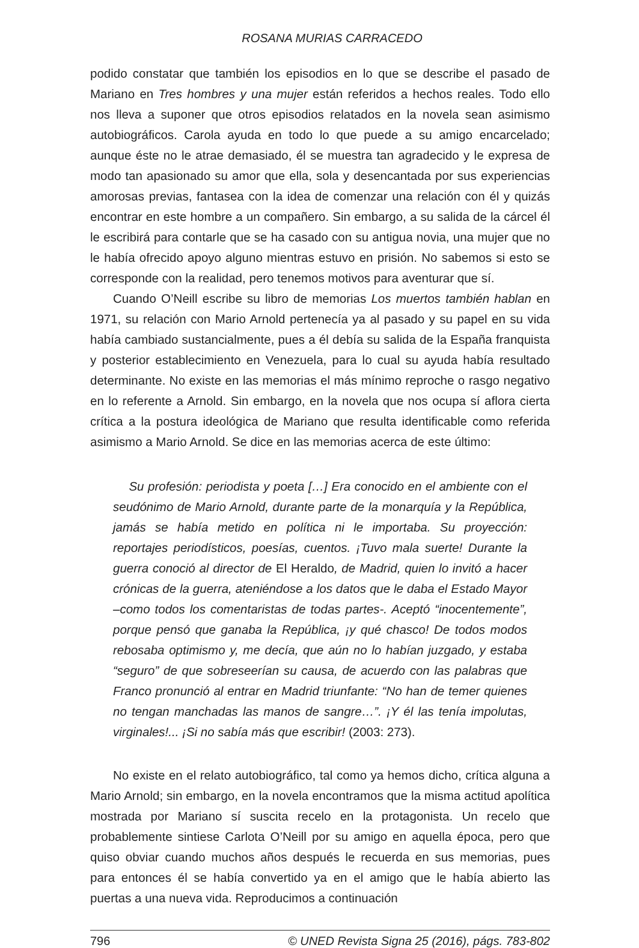ROSANA MURIAS CARRACEDO
podido constatar que también los episodios en lo que se describe el pasado de Mariano en Tres hombres y una mujer están referidos a hechos reales. Todo ello nos lleva a suponer que otros episodios relatados en la novela sean asimismo autobiográficos. Carola ayuda en todo lo que puede a su amigo encarcelado; aunque éste no le atrae demasiado, él se muestra tan agradecido y le expresa de modo tan apasionado su amor que ella, sola y desencantada por sus experiencias amorosas previas, fantasea con la idea de comenzar una relación con él y quizás encontrar en este hombre a un compañero. Sin embargo, a su salida de la cárcel él le escribirá para contarle que se ha casado con su antigua novia, una mujer que no le había ofrecido apoyo alguno mientras estuvo en prisión. No sabemos si esto se corresponde con la realidad, pero tenemos motivos para aventurar que sí.
Cuando O’Neill escribe su libro de memorias Los muertos también hablan en 1971, su relación con Mario Arnold pertenecía ya al pasado y su papel en su vida había cambiado sustancialmente, pues a él debía su salida de la España franquista y posterior establecimiento en Venezuela, para lo cual su ayuda había resultado determinante. No existe en las memorias el más mínimo reproche o rasgo negativo en lo referente a Arnold. Sin embargo, en la novela que nos ocupa sí aflora cierta crítica a la postura ideológica de Mariano que resulta identificable como referida asimismo a Mario Arnold. Se dice en las memorias acerca de este último:
Su profesión: periodista y poeta […] Era conocido en el ambiente con el seudónimo de Mario Arnold, durante parte de la monarquía y la República, jamás se había metido en política ni le importaba. Su proyección: reportajes periodísticos, poesías, cuentos. ¡Tuvo mala suerte! Durante la guerra conoció al director de El Heraldo, de Madrid, quien lo invitó a hacer crónicas de la guerra, ateniéndose a los datos que le daba el Estado Mayor –como todos los comentaristas de todas partes-. Aceptó “inocentemente”, porque pensó que ganaba la República, ¡y qué chasco! De todos modos rebosaba optimismo y, me decía, que aún no lo habían juzgado, y estaba “seguro” de que sobreseerían su causa, de acuerdo con las palabras que Franco pronunció al entrar en Madrid triunfante: “No han de temer quienes no tengan manchadas las manos de sangre…”. ¡Y él las tenía impolutas, virginales!... ¡Si no sabía más que escribir! (2003: 273).
No existe en el relato autobiográfico, tal como ya hemos dicho, crítica alguna a Mario Arnold; sin embargo, en la novela encontramos que la misma actitud apolítica mostrada por Mariano sí suscita recelo en la protagonista. Un recelo que probablemente sintiese Carlota O’Neill por su amigo en aquella época, pero que quiso obviar cuando muchos años después le recuerda en sus memorias, pues para entonces él se había convertido ya en el amigo que le había abierto las puertas a una nueva vida. Reproducimos a continuación
796 © UNED Revista Signa 25 (2016), págs. 783-802